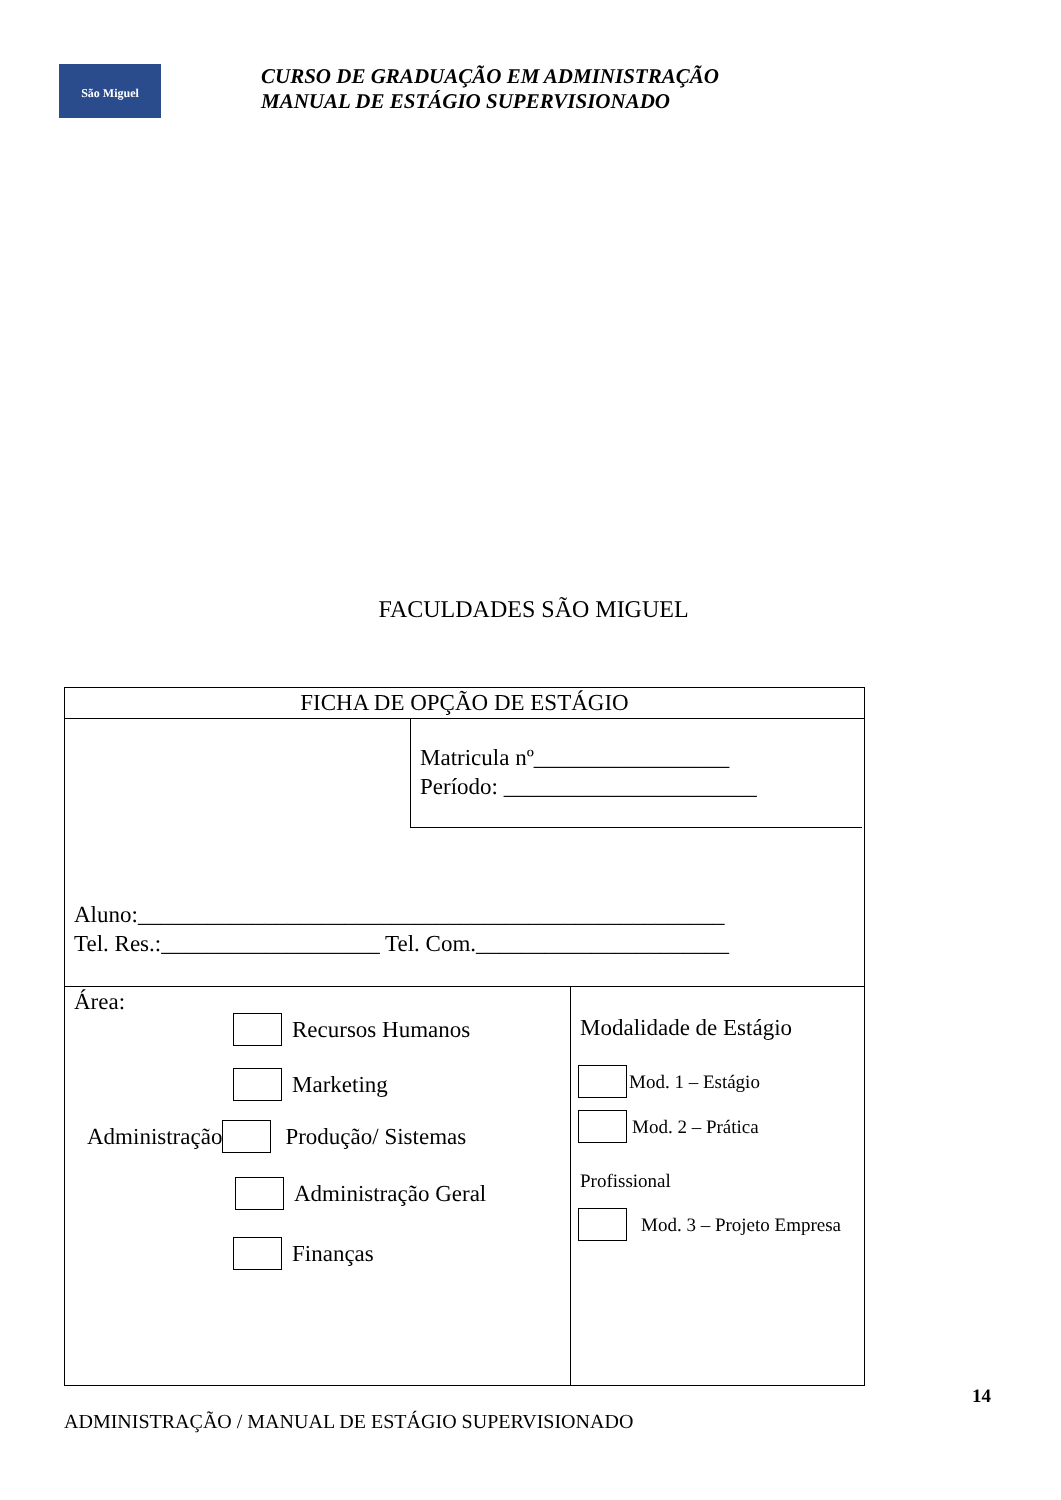São Miguel
CURSO DE GRADUAÇÃO EM ADMINISTRAÇÃO
MANUAL DE ESTÁGIO SUPERVISIONADO
FACULDADES SÃO MIGUEL
FICHA DE OPÇÃO DE ESTÁGIO
Matricula nº_________________
Período: ______________________
Aluno:___________________________________________________
Tel. Res.:___________________ Tel. Com.______________________
Área:
Recursos Humanos
Marketing
Administração
Produção/ Sistemas
Administração Geral
Finanças
Modalidade de Estágio
Mod. 1 – Estágio
Mod. 2 – Prática
Profissional
Mod. 3 – Projeto Empresa
14
ADMINISTRAÇÃO / MANUAL DE ESTÁGIO SUPERVISIONADO